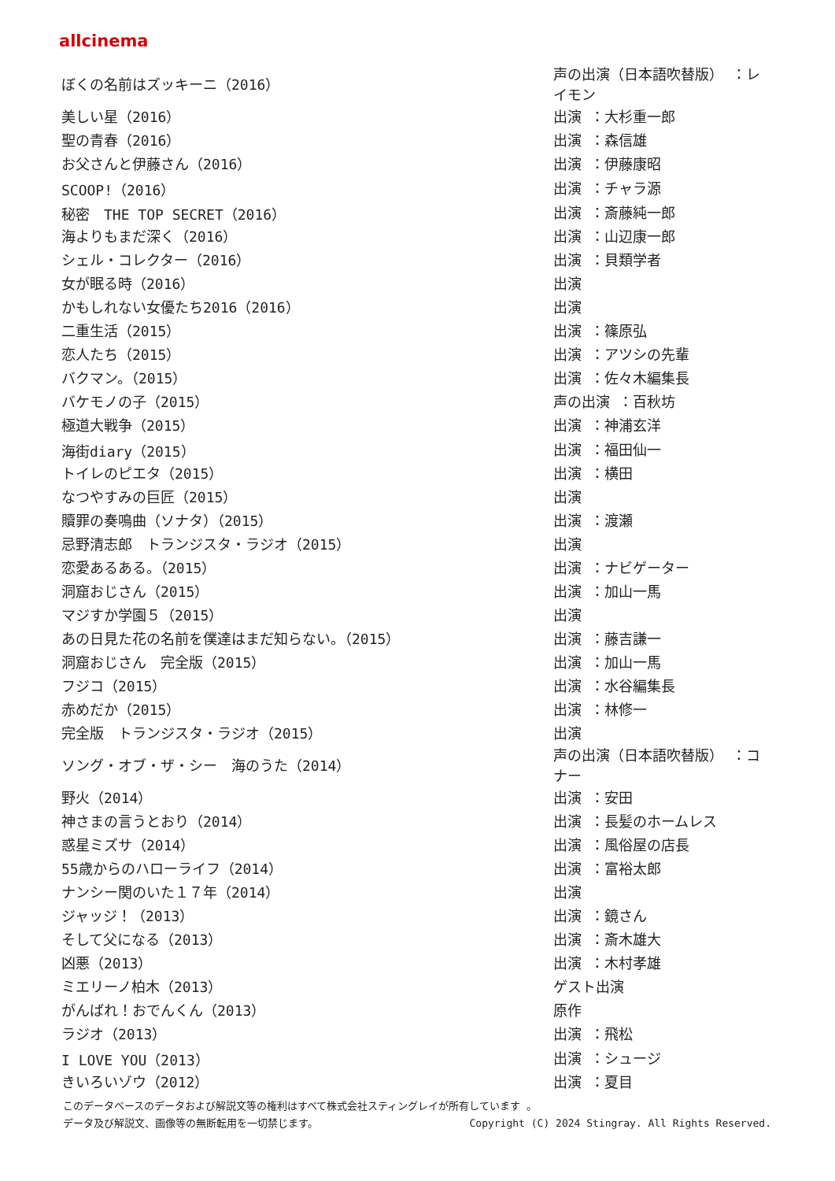allcinema
| ぼくの名前はズッキーニ（2016） | 声の出演（日本語吹替版） ：レイモン |
| 美しい星（2016） | 出演 ：大杉重一郎 |
| 聖の青春（2016） | 出演 ：森信雄 |
| お父さんと伊藤さん（2016） | 出演 ：伊藤康昭 |
| SCOOP!（2016） | 出演 ：チャラ源 |
| 秘密 THE TOP SECRET（2016） | 出演 ：斎藤純一郎 |
| 海よりもまだ深く（2016） | 出演 ：山辺康一郎 |
| シェル・コレクター（2016） | 出演 ：貝類学者 |
| 女が眠る時（2016） | 出演 |
| かもしれない女優たち2016（2016） | 出演 |
| 二重生活（2015） | 出演 ：篠原弘 |
| 恋人たち（2015） | 出演 ：アツシの先輩 |
| バクマン。（2015） | 出演 ：佐々木編集長 |
| バケモノの子（2015） | 声の出演 ：百秋坊 |
| 極道大戦争（2015） | 出演 ：神浦玄洋 |
| 海街diary（2015） | 出演 ：福田仙一 |
| トイレのピエタ（2015） | 出演 ：横田 |
| なつやすみの巨匠（2015） | 出演 |
| 贖罪の奏鳴曲（ソナタ）（2015） | 出演 ：渡瀬 |
| 忌野清志郎 トランジスタ・ラジオ（2015） | 出演 |
| 恋愛あるある。（2015） | 出演 ：ナビゲーター |
| 洞窟おじさん（2015） | 出演 ：加山一馬 |
| マジすか学園５（2015） | 出演 |
| あの日見た花の名前を僕達はまだ知らない。（2015） | 出演 ：藤吉謙一 |
| 洞窟おじさん 完全版（2015） | 出演 ：加山一馬 |
| フジコ（2015） | 出演 ：水谷編集長 |
| 赤めだか（2015） | 出演 ：林修一 |
| 完全版 トランジスタ・ラジオ（2015） | 出演 |
| ソング・オブ・ザ・シー 海のうた（2014） | 声の出演（日本語吹替版） ：コナー |
| 野火（2014） | 出演 ：安田 |
| 神さまの言うとおり（2014） | 出演 ：長髪のホームレス |
| 惑星ミズサ（2014） | 出演 ：風俗屋の店長 |
| 55歳からのハローライフ（2014） | 出演 ：富裕太郎 |
| ナンシー関のいた１７年（2014） | 出演 |
| ジャッジ！（2013） | 出演 ：鏡さん |
| そして父になる（2013） | 出演 ：斎木雄大 |
| 凶悪（2013） | 出演 ：木村孝雄 |
| ミエリーノ柏木（2013） | ゲスト出演 |
| がんばれ！おでんくん（2013） | 原作 |
| ラジオ（2013） | 出演 ：飛松 |
| I LOVE YOU（2013） | 出演 ：シュージ |
| きいろいゾウ（2012） | 出演 ：夏目 |
このデータベースのデータおよび解説文等の権利はすべて株式会社スティングレイが所有しています 。
Copyright (C) 2024 Stingray. All Rights Reserved. データ及び解説文、画像等の無断転用を一切禁じます。